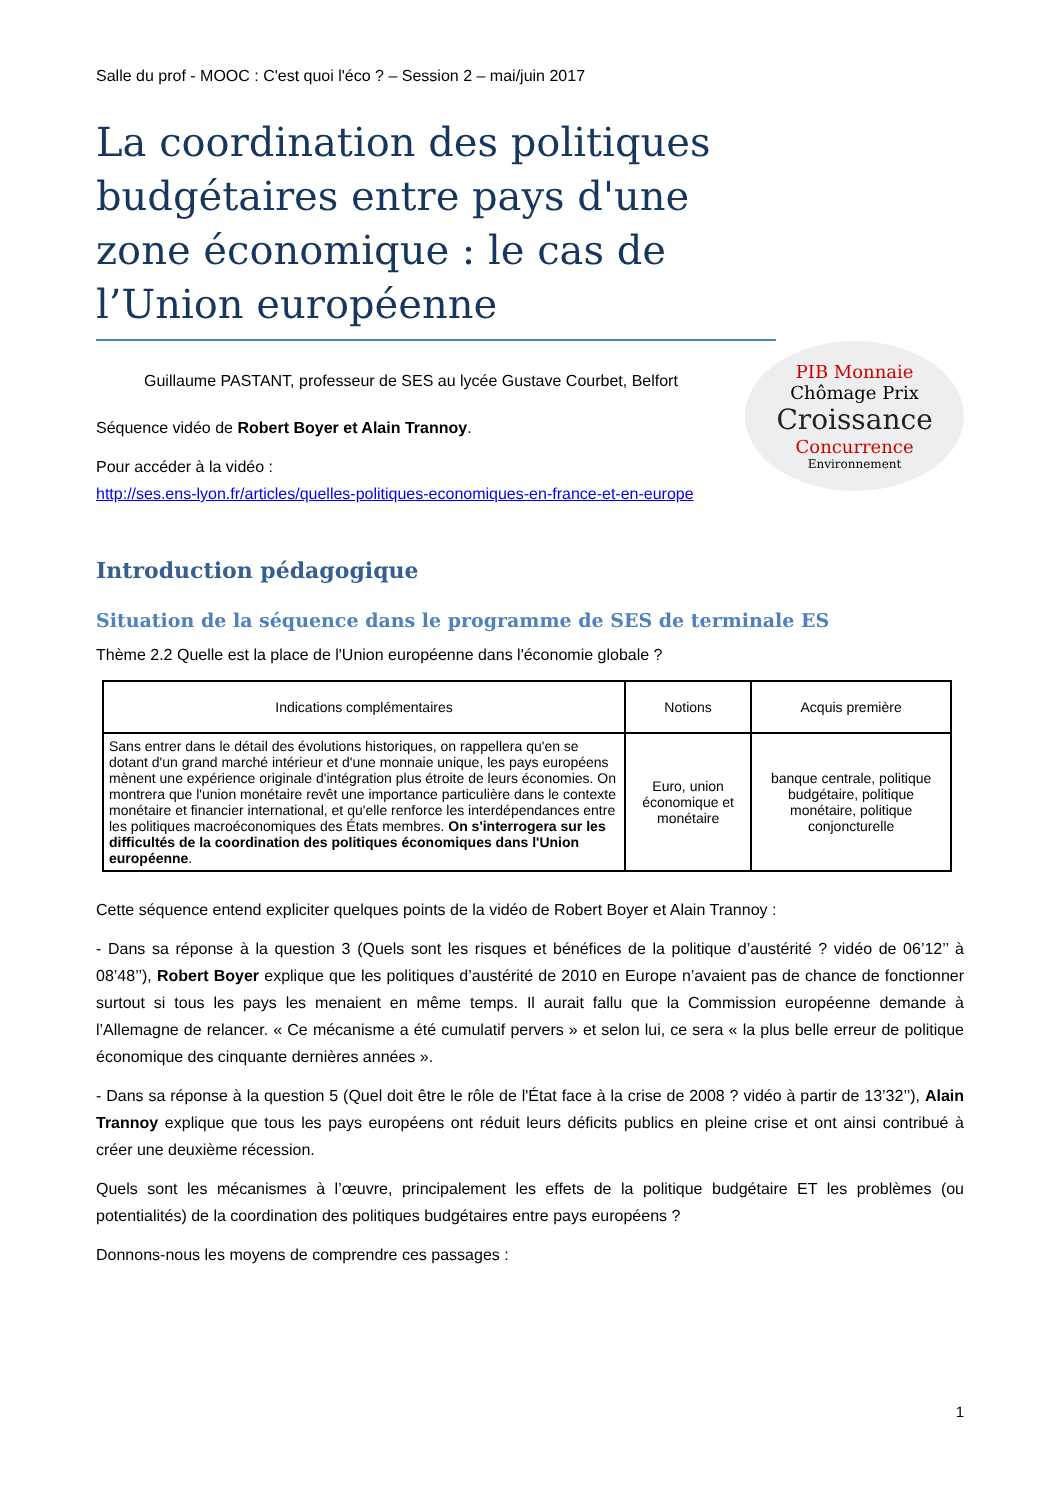Salle du prof - MOOC : C'est quoi l'éco ? – Session 2 – mai/juin 2017
La coordination des politiques budgétaires entre pays d'une zone économique : le cas de l’Union européenne
Guillaume PASTANT, professeur de SES au lycée Gustave Courbet, Belfort
Séquence vidéo de Robert Boyer et Alain Trannoy.
Pour accéder à la vidéo :
http://ses.ens-lyon.fr/articles/quelles-politiques-economiques-en-france-et-en-europe
PIB Monnaie Chômage Prix Croissance Concurrence Environnement
Introduction pédagogique
Situation de la séquence dans le programme de SES de terminale ES
Thème 2.2 Quelle est la place de l'Union européenne dans l'économie globale ?
| Indications complémentaires | Notions | Acquis première |
| --- | --- | --- |
| Sans entrer dans le détail des évolutions historiques, on rappellera qu'en se dotant d'un grand marché intérieur et d'une monnaie unique, les pays européens mènent une expérience originale d'intégration plus étroite de leurs économies. On montrera que l'union monétaire revêt une importance particulière dans le contexte monétaire et financier international, et qu'elle renforce les interdépendances entre les politiques macroéconomiques des États membres. On s'interrogera sur les difficultés de la coordination des politiques économiques dans l'Union européenne . | Euro, union économique et monétaire | banque centrale, politique budgétaire, politique monétaire, politique conjoncturelle |
Cette séquence entend expliciter quelques points de la vidéo de Robert Boyer et Alain Trannoy :
- Dans sa réponse à la question 3 (Quels sont les risques et bénéfices de la politique d’austérité ? vidéo de 06’12’’ à 08’48’’), Robert Boyer explique que les politiques d’austérité de 2010 en Europe n’avaient pas de chance de fonctionner surtout si tous les pays les menaient en même temps. Il aurait fallu que la Commission européenne demande à l’Allemagne de relancer. « Ce mécanisme a été cumulatif pervers » et selon lui, ce sera « la plus belle erreur de politique économique des cinquante dernières années ».
- Dans sa réponse à la question 5 (Quel doit être le rôle de l'État face à la crise de 2008 ? vidéo à partir de 13’32’’), Alain Trannoy explique que tous les pays européens ont réduit leurs déficits publics en pleine crise et ont ainsi contribué à créer une deuxième récession.
Quels sont les mécanismes à l’œuvre, principalement les effets de la politique budgétaire ET les problèmes (ou potentialités) de la coordination des politiques budgétaires entre pays européens ?
Donnons-nous les moyens de comprendre ces passages :
1